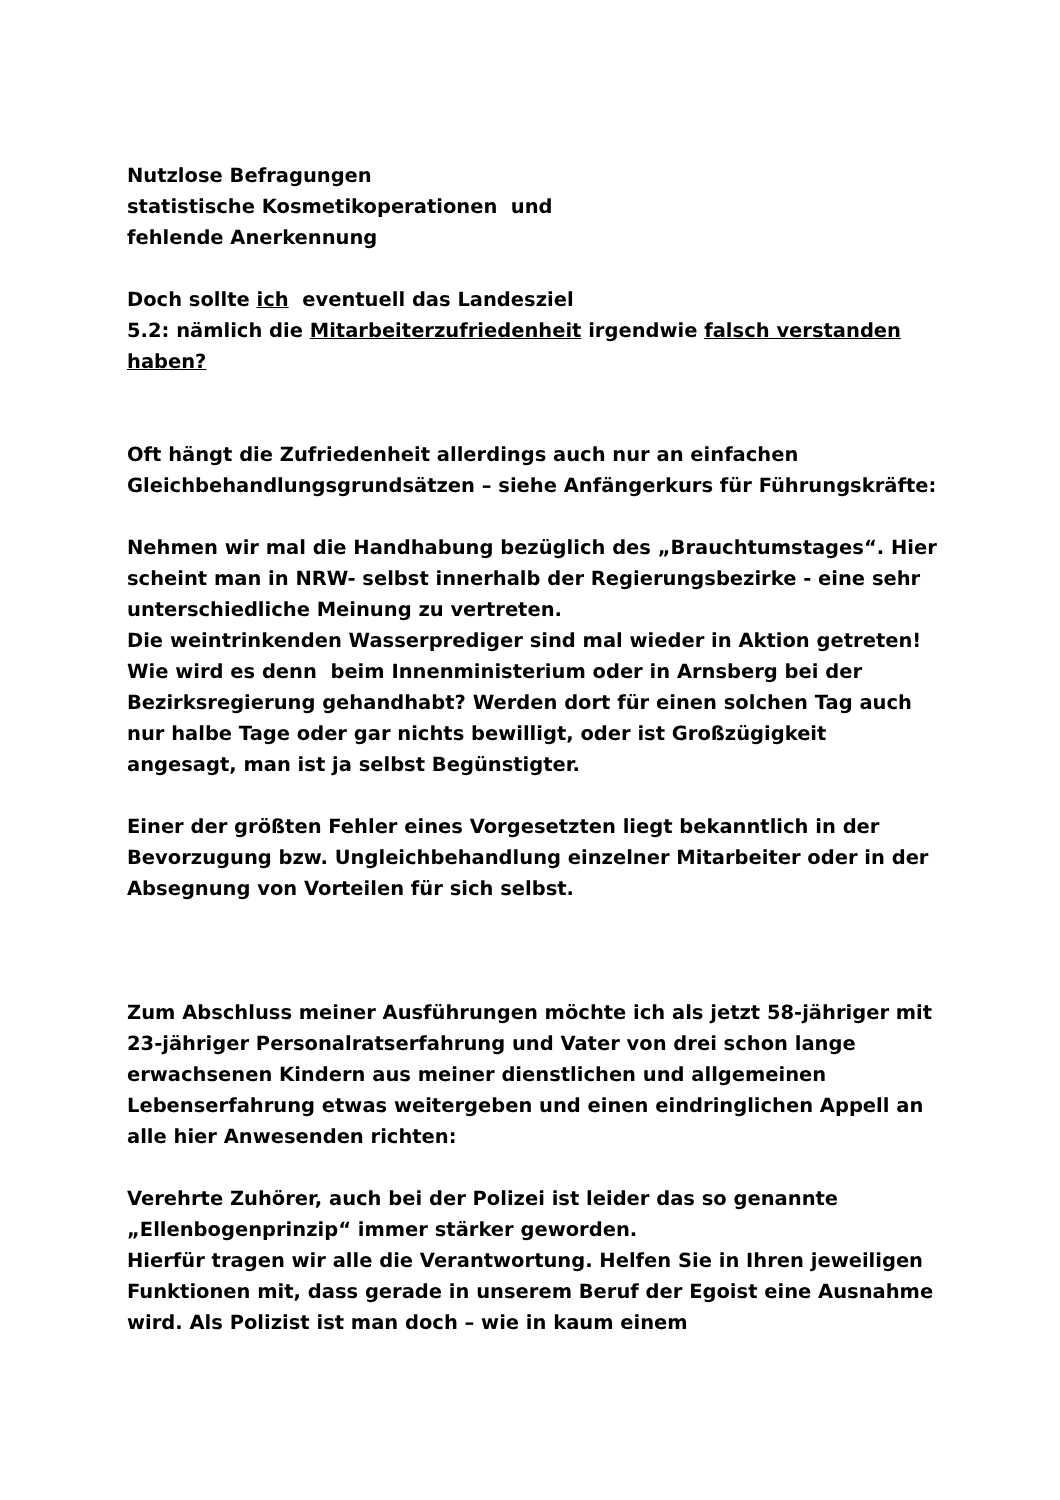Nutzlose Befragungen
statistische Kosmetikoperationen und
fehlende Anerkennung
Doch sollte ich eventuell das Landesziel
5.2: nämlich die Mitarbeiterzufriedenheit irgendwie falsch verstanden haben?
Oft hängt die Zufriedenheit allerdings auch nur an einfachen Gleichbehandlungsgrundsätzen – siehe Anfängerkurs für Führungskräfte:
Nehmen wir mal die Handhabung bezüglich des „Brauchtumstages“. Hier scheint man in NRW- selbst innerhalb der Regierungsbezirke - eine sehr unterschiedliche Meinung zu vertreten.
Die weintrinkenden Wasserprediger sind mal wieder in Aktion getreten!
Wie wird es denn beim Innenministerium oder in Arnsberg bei der Bezirksregierung gehandhabt? Werden dort für einen solchen Tag auch nur halbe Tage oder gar nichts bewilligt, oder ist Großzügigkeit angesagt, man ist ja selbst Begünstigter.
Einer der größten Fehler eines Vorgesetzten liegt bekanntlich in der Bevorzugung bzw. Ungleichbehandlung einzelner Mitarbeiter oder in der Absegnung von Vorteilen für sich selbst.
Zum Abschluss meiner Ausführungen möchte ich als jetzt 58-jähriger mit 23-jähriger Personalratserfahrung und Vater von drei schon lange erwachsenen Kindern aus meiner dienstlichen und allgemeinen Lebenserfahrung etwas weitergeben und einen eindringlichen Appell an alle hier Anwesenden richten:
Verehrte Zuhörer, auch bei der Polizei ist leider das so genannte „Ellenbogenprinzip“ immer stärker geworden.
Hierfür tragen wir alle die Verantwortung. Helfen Sie in Ihren jeweiligen Funktionen mit, dass gerade in unserem Beruf der Egoist eine Ausnahme wird. Als Polizist ist man doch – wie in kaum einem